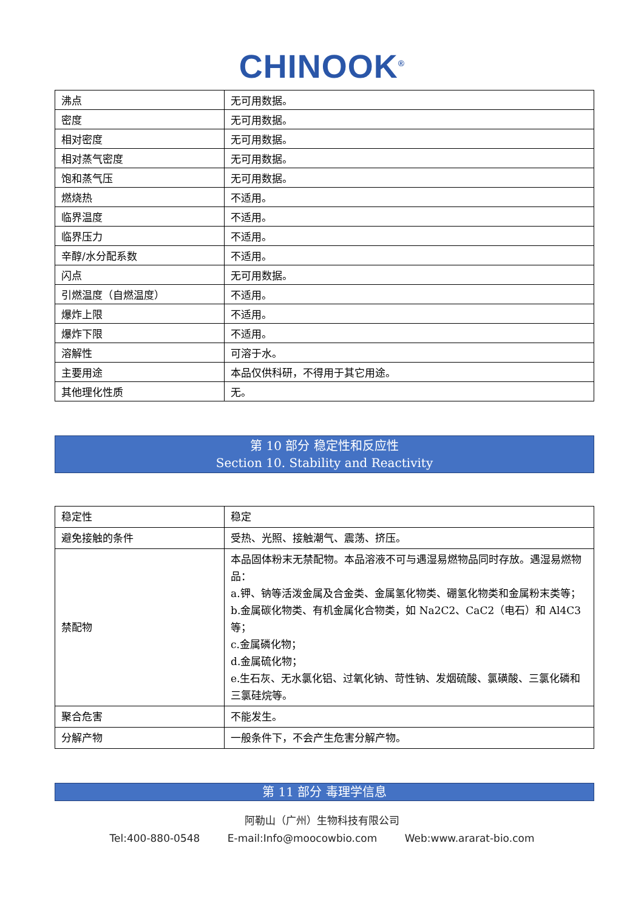CHINOOK<sup>®</sup>
| 沸点 | 无可用数据。 |
| 密度 | 无可用数据。 |
| 相对密度 | 无可用数据。 |
| 相对蒸气密度 | 无可用数据。 |
| 饱和蒸气压 | 无可用数据。 |
| 燃烧热 | 不适用。 |
| 临界温度 | 不适用。 |
| 临界压力 | 不适用。 |
| 辛醇/水分配系数 | 不适用。 |
| 闪点 | 无可用数据。 |
| 引燃温度（自燃温度） | 不适用。 |
| 爆炸上限 | 不适用。 |
| 爆炸下限 | 不适用。 |
| 溶解性 | 可溶于水。 |
| 主要用途 | 本品仅供科研，不得用于其它用途。 |
| 其他理化性质 | 无。 |
第 10 部分 稳定性和反应性
Section 10. Stability and Reactivity
| 稳定性 | 稳定 |
| 避免接触的条件 | 受热、光照、接触潮气、震荡、挤压。 |
| 禁配物 | 本品固体粉末无禁配物。本品溶液不可与遇湿易燃物品同时存放。遇湿易燃物品： a.钾、钠等活泼金属及合金类、金属氢化物类、硼氢化物类和金属粉末类等； b.金属碳化物类、有机金属化合物类，如 Na2C2、CaC2（电石）和 Al4C3 等； c.金属磷化物； d.金属硫化物； e.生石灰、无水氯化铝、过氧化钠、苛性钠、发烟硫酸、氯磺酸、三氯化磷和三氯硅烷等。 |
| 聚合危害 | 不能发生。 |
| 分解产物 | 一般条件下，不会产生危害分解产物。 |
第 11 部分 毒理学信息
阿勒山（广州）生物科技有限公司
Tel:400-880-0548 E-mail:Info@moocowbio.com Web:www.ararat-bio.com